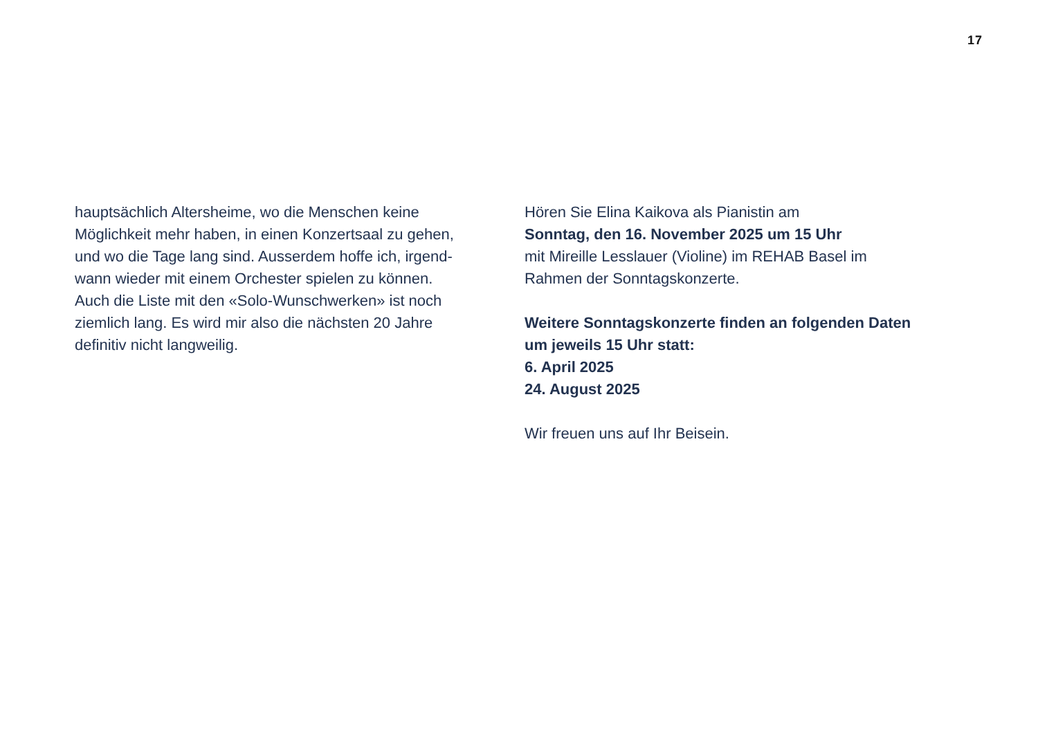17
hauptsächlich Altersheime, wo die Menschen keine
Möglichkeit mehr haben, in einen Konzertsaal zu gehen,
und wo die Tage lang sind. Ausserdem hoffe ich, irgend-
wann wieder mit einem Orchester spielen zu können.
Auch die Liste mit den «Solo-Wunschwerken» ist noch
ziemlich lang. Es wird mir also die nächsten 20 Jahre
definitiv nicht langweilig.
Hören Sie Elina Kaikova als Pianistin am
Sonntag, den 16. November 2025 um 15 Uhr
mit Mireille Lesslauer (Violine) im REHAB Basel im
Rahmen der Sonntagskonzerte.
Weitere Sonntagskonzerte finden an folgenden Daten
um jeweils 15 Uhr statt:
6. April 2025
24. August 2025
Wir freuen uns auf Ihr Beisein.